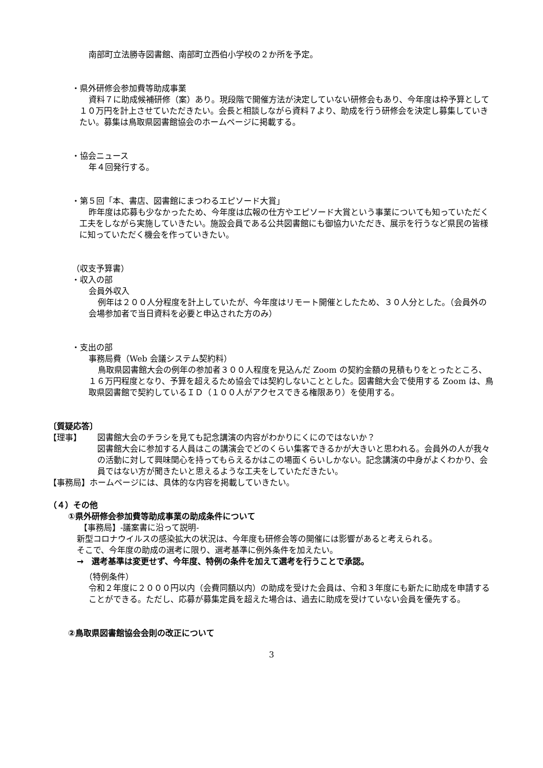南部町立法勝寺図書館、南部町立西伯小学校の２か所を予定。
・県外研修会参加費等助成事業
資料７に助成候補研修（案）あり。現段階で開催方法が決定していない研修会もあり、今年度は枠予算として１０万円を計上させていただきたい。会長と相談しながら資料７より、助成を行う研修会を決定し募集していきたい。募集は鳥取県図書館協会のホームページに掲載する。
・協会ニュース
年４回発行する。
・第５回「本、書店、図書館にまつわるエピソード大賞」
昨年度は応募も少なかったため、今年度は広報の仕方やエピソード大賞という事業についても知っていただく工夫をしながら実施していきたい。施設会員である公共図書館にも御協力いただき、展示を行うなど県民の皆様に知っていただく機会を作っていきたい。
（収支予算書）
・収入の部
会員外収入
例年は２００人分程度を計上していたが、今年度はリモート開催としたため、３０人分とした。（会員外の会場参加者で当日資料を必要と申込された方のみ）
・支出の部
事務局費（Web 会議システム契約料）
鳥取県図書館大会の例年の参加者３００人程度を見込んだ Zoom の契約金額の見積もりをとったところ、１６万円程度となり、予算を超えるため協会では契約しないこととした。図書館大会で使用する Zoom は、鳥取県図書館で契約しているＩＤ（１００人がアクセスできる権限あり）を使用する。
〔質疑応答〕
【理事】 図書館大会のチラシを見ても記念講演の内容がわかりにくにのではないか？
図書館大会に参加する人員はこの講演会でどのくらい集客できるかが大きいと思われる。会員外の人が我々の活動に対して興味関心を持ってもらえるかはこの場面くらいしかない。記念講演の中身がよくわかり、会員ではない方が聞きたいと思えるような工夫をしていただきたい。
【事務局】 ホームページには、具体的な内容を掲載していきたい。
（４）その他
①県外研修会参加費等助成事業の助成条件について
【事務局】‐議案書に沿って説明‐
新型コロナウイルスの感染拡大の状況は、今年度も研修会等の開催には影響があると考えられる。
そこで、今年度の助成の選考に限り、選考基準に例外条件を加えたい。
→　選考基準は変更せず、今年度、特例の条件を加えて選考を行うことで承認。
（特例条件）
令和２年度に２０００円以内（会費同額以内）の助成を受けた会員は、令和３年度にも新たに助成を申請することができる。ただし、応募が募集定員を超えた場合は、過去に助成を受けていない会員を優先する。
②鳥取県図書館協会会則の改正について
3